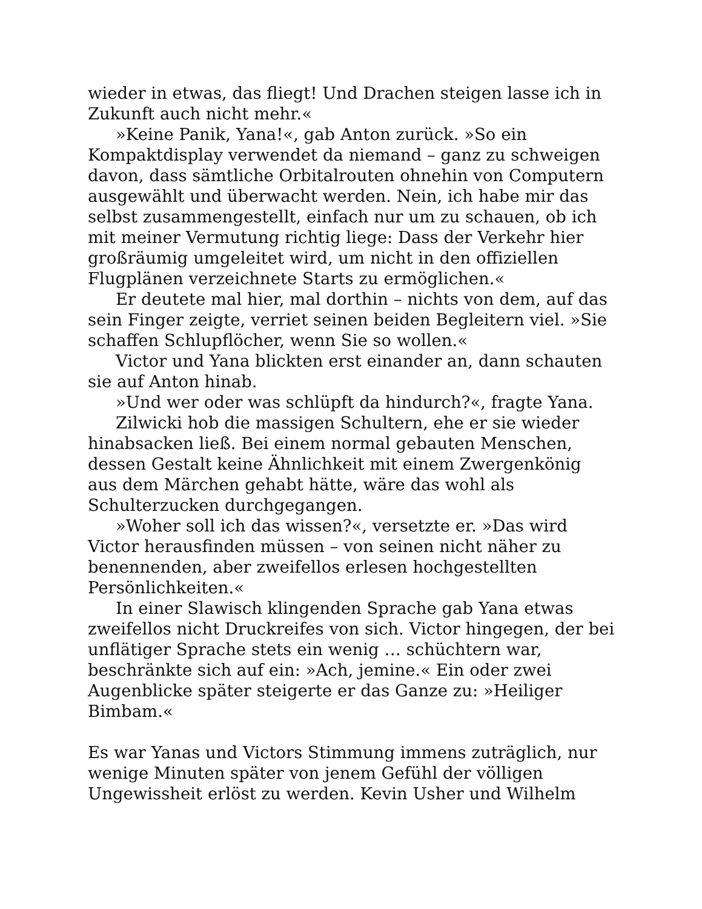wieder in etwas, das fliegt! Und Drachen steigen lasse ich in Zukunft auch nicht mehr.«
»Keine Panik, Yana!«, gab Anton zurück. »So ein Kompaktdisplay verwendet da niemand – ganz zu schweigen davon, dass sämtliche Orbitalrouten ohnehin von Computern ausgewählt und überwacht werden. Nein, ich habe mir das selbst zusammengestellt, einfach nur um zu schauen, ob ich mit meiner Vermutung richtig liege: Dass der Verkehr hier großräumig umgeleitet wird, um nicht in den offiziellen Flugplänen verzeichnete Starts zu ermöglichen.«
Er deutete mal hier, mal dorthin – nichts von dem, auf das sein Finger zeigte, verriet seinen beiden Begleitern viel. »Sie schaffen Schlupflöcher, wenn Sie so wollen.«
Victor und Yana blickten erst einander an, dann schauten sie auf Anton hinab.
»Und wer oder was schlüpft da hindurch?«, fragte Yana.
Zilwicki hob die massigen Schultern, ehe er sie wieder hinabsacken ließ. Bei einem normal gebauten Menschen, dessen Gestalt keine Ähnlichkeit mit einem Zwergenkönig aus dem Märchen gehabt hätte, wäre das wohl als Schulterzucken durchgegangen.
»Woher soll ich das wissen?«, versetzte er. »Das wird Victor herausfinden müssen – von seinen nicht näher zu benennenden, aber zweifellos erlesen hochgestellten Persönlichkeiten.«
In einer Slawisch klingenden Sprache gab Yana etwas zweifellos nicht Druckreifes von sich. Victor hingegen, der bei unflätiger Sprache stets ein wenig … schüchtern war, beschränkte sich auf ein: »Ach, jemine.« Ein oder zwei Augenblicke später steigerte er das Ganze zu: »Heiliger Bimbam.«
Es war Yanas und Victors Stimmung immens zuträglich, nur wenige Minuten später von jenem Gefühl der völligen Ungewissheit erlöst zu werden. Kevin Usher und Wilhelm